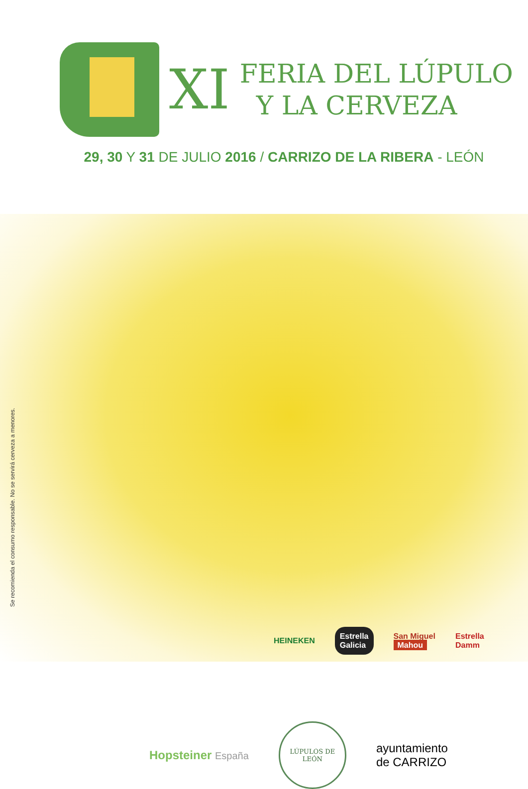XI
FERIA DEL LÚPULO
Y LA CERVEZA
29, 30 Y 31 DE JULIO 2016 / CARRIZO DE LA RIBERA - LEÓN
Se recomienda el consumo responsable. No se servirá cerveza a menores.
HEINEKEN Estrella
Galicia San Miguel
Mahou Estrella
Damm
Hopsteiner España
LÚPULOS DE LEÓN
ayuntamiento
de CARRIZO